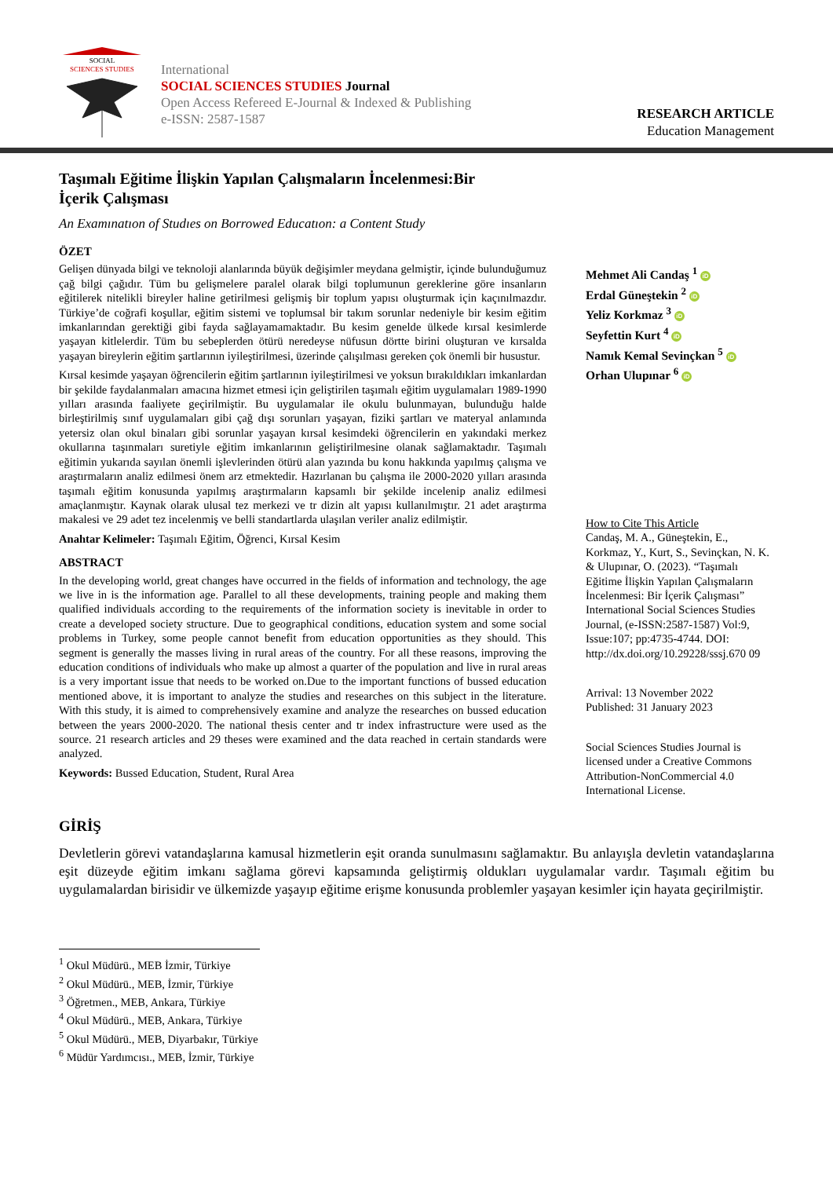SOCIAL
SCIENCES STUDIES
International
SOCIAL SCIENCES STUDIES Journal
Open Access Refereed E-Journal & Indexed & Publishing
e-ISSN: 2587-1587
RESEARCH ARTICLE
Education Management
Taşımalı Eğitime İlişkin Yapılan Çalışmaların İncelenmesi:Bir İçerik Çalışması
An Examınatıon of Studıes on Borrowed Educatıon: a Content Study
ÖZET
Gelişen dünyada bilgi ve teknoloji alanlarında büyük değişimler meydana gelmiştir, içinde bulunduğumuz çağ bilgi çağıdır. Tüm bu gelişmelere paralel olarak bilgi toplumunun gereklerine göre insanların eğitilerek nitelikli bireyler haline getirilmesi gelişmiş bir toplum yapısı oluşturmak için kaçınılmazdır. Türkiye’de coğrafi koşullar, eğitim sistemi ve toplumsal bir takım sorunlar nedeniyle bir kesim eğitim imkanlarından gerektiği gibi fayda sağlayamamaktadır. Bu kesim genelde ülkede kırsal kesimlerde yaşayan kitlelerdir. Tüm bu sebeplerden ötürü neredeyse nüfusun dörtte birini oluşturan ve kırsalda yaşayan bireylerin eğitim şartlarının iyileştirilmesi, üzerinde çalışılması gereken çok önemli bir husustur.
Kırsal kesimde yaşayan öğrencilerin eğitim şartlarının iyileştirilmesi ve yoksun bırakıldıkları imkanlardan bir şekilde faydalanmaları amacına hizmet etmesi için geliştirilen taşımalı eğitim uygulamaları 1989-1990 yılları arasında faaliyete geçirilmiştir. Bu uygulamalar ile okulu bulunmayan, bulunduğu halde birleştirilmiş sınıf uygulamaları gibi çağ dışı sorunları yaşayan, fiziki şartları ve materyal anlamında yetersiz olan okul binaları gibi sorunlar yaşayan kırsal kesimdeki öğrencilerin en yakındaki merkez okullarına taşınmaları suretiyle eğitim imkanlarının geliştirilmesine olanak sağlamaktadır. Taşımalı eğitimin yukarıda sayılan önemli işlevlerinden ötürü alan yazında bu konu hakkında yapılmış çalışma ve araştırmaların analiz edilmesi önem arz etmektedir. Hazırlanan bu çalışma ile 2000-2020 yılları arasında taşımalı eğitim konusunda yapılmış araştırmaların kapsamlı bir şekilde incelenip analiz edilmesi amaçlanmıştır. Kaynak olarak ulusal tez merkezi ve tr dizin alt yapısı kullanılmıştır. 21 adet araştırma makalesi ve 29 adet tez incelenmiş ve belli standartlarda ulaşılan veriler analiz edilmiştir.
Anahtar Kelimeler: Taşımalı Eğitim, Öğrenci, Kırsal Kesim
ABSTRACT
In the developing world, great changes have occurred in the fields of information and technology, the age we live in is the information age. Parallel to all these developments, training people and making them qualified individuals according to the requirements of the information society is inevitable in order to create a developed society structure. Due to geographical conditions, education system and some social problems in Turkey, some people cannot benefit from education opportunities as they should. This segment is generally the masses living in rural areas of the country. For all these reasons, improving the education conditions of individuals who make up almost a quarter of the population and live in rural areas is a very important issue that needs to be worked on.Due to the important functions of bussed education mentioned above, it is important to analyze the studies and researches on this subject in the literature. With this study, it is aimed to comprehensively examine and analyze the researches on bussed education between the years 2000-2020. The national thesis center and tr index infrastructure were used as the source. 21 research articles and 29 theses were examined and the data reached in certain standards were analyzed.
Keywords: Bussed Education, Student, Rural Area
Mehmet Ali Candaş <sup>1</sup> iD
Erdal Güneştekin <sup>2</sup> iD
Yeliz Korkmaz <sup>3</sup> iD
Seyfettin Kurt <sup>4</sup> iD
Namık Kemal Sevinçkan <sup>5</sup> iD
Orhan Ulupınar <sup>6</sup> iD
How to Cite This Article
Candaş, M. A., Güneştekin, E., Korkmaz, Y., Kurt, S., Sevinçkan, N. K. & Ulupınar, O. (2023). “Taşımalı Eğitime İlişkin Yapılan Çalışmaların İncelenmesi: Bir İçerik Çalışması” International Social Sciences Studies Journal, (e-ISSN:2587-1587) Vol:9, Issue:107; pp:4735-4744. DOI: http://dx.doi.org/10.29228/sssj.670 09
Arrival: 13 November 2022
Published: 31 January 2023
Social Sciences Studies Journal is licensed under a Creative Commons Attribution-NonCommercial 4.0 International License.
GİRİŞ
Devletlerin görevi vatandaşlarına kamusal hizmetlerin eşit oranda sunulmasını sağlamaktır. Bu anlayışla devletin vatandaşlarına eşit düzeyde eğitim imkanı sağlama görevi kapsamında geliştirmiş oldukları uygulamalar vardır. Taşımalı eğitim bu uygulamalardan birisidir ve ülkemizde yaşayıp eğitime erişme konusunda problemler yaşayan kesimler için hayata geçirilmiştir.
<sup>1</sup> Okul Müdürü., MEB İzmir, Türkiye
<sup>2</sup> Okul Müdürü., MEB, İzmir, Türkiye
<sup>3</sup> Öğretmen., MEB, Ankara, Türkiye
<sup>4</sup> Okul Müdürü., MEB, Ankara, Türkiye
<sup>5</sup> Okul Müdürü., MEB, Diyarbakır, Türkiye
<sup>6</sup> Müdür Yardımcısı., MEB, İzmir, Türkiye